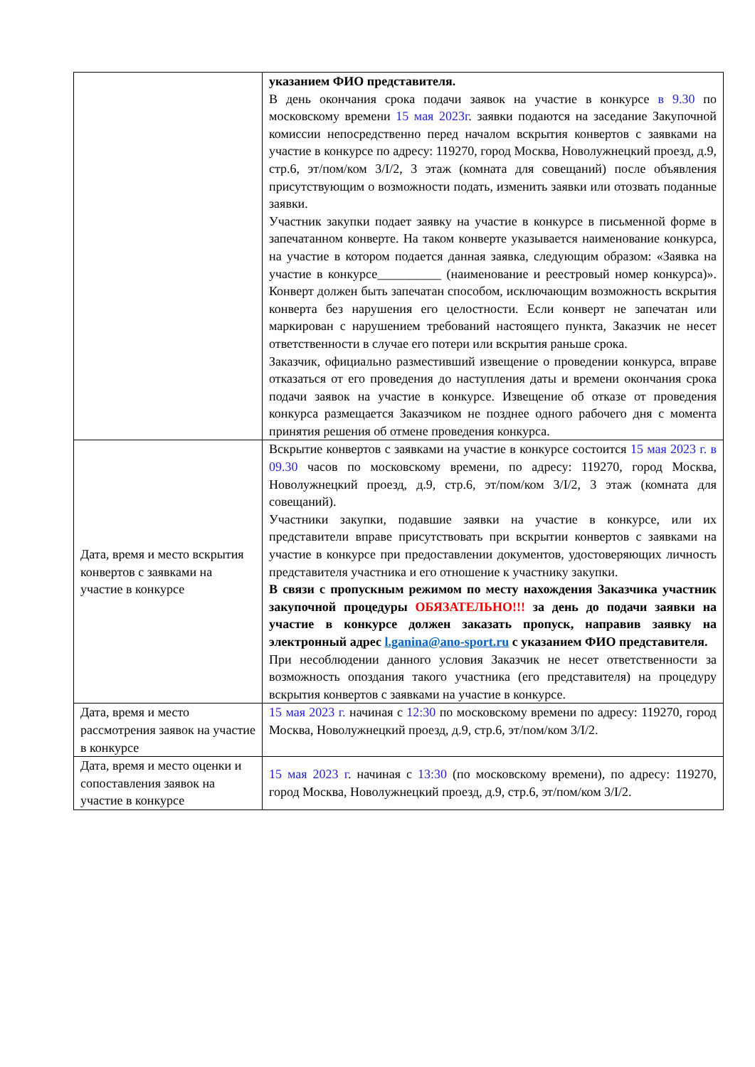| | указанием ФИО представителя. В день окончания срока подачи заявок на участие в конкурсе в 9.30 по московскому времени 15 мая 2023г . заявки подаются на заседание Закупочной комиссии непосредственно перед началом вскрытия конвертов с заявками на участие в конкурсе по адресу: 119270, город Москва, Новолужнецкий проезд, д.9, стр.6, эт/пом/ком 3/I/2, 3 этаж (комната для совещаний) после объявления присутствующим о возможности подать, изменить заявки или отозвать поданные заявки. Участник закупки подает заявку на участие в конкурсе в письменной форме в запечатанном конверте. На таком конверте указывается наименование конкурса, на участие в котором подается данная заявка, следующим образом: «Заявка на участие в конкурсе__________ (наименование и реестровый номер конкурса)». Конверт должен быть запечатан способом, исключающим возможность вскрытия конверта без нарушения его целостности. Если конверт не запечатан или маркирован с нарушением требований настоящего пункта, Заказчик не несет ответственности в случае его потери или вскрытия раньше срока. Заказчик, официально разместивший извещение о проведении конкурса, вправе отказаться от его проведения до наступления даты и времени окончания срока подачи заявок на участие в конкурсе. Извещение об отказе от проведения конкурса размещается Заказчиком не позднее одного рабочего дня с момента принятия решения об отмене проведения конкурса. |
| Дата, время и место вскрытия конвертов с заявками на участие в конкурсе | Вскрытие конвертов с заявками на участие в конкурсе состоится 15 мая 2023 г. в 09.30 часов по московскому времени, по адресу: 119270, город Москва, Новолужнецкий проезд, д.9, стр.6, эт/пом/ком 3/I/2, 3 этаж (комната для совещаний). Участники закупки, подавшие заявки на участие в конкурсе, или их представители вправе присутствовать при вскрытии конвертов с заявками на участие в конкурсе при предоставлении документов, удостоверяющих личность представителя участника и его отношение к участнику закупки. В связи с пропускным режимом по месту нахождения Заказчика участник закупочной процедуры ОБЯЗАТЕЛЬНО!!! за день до подачи заявки на участие в конкурсе должен заказать пропуск, направив заявку на электронный адрес l.ganina@ano-sport.ru с указанием ФИО представителя. При несоблюдении данного условия Заказчик не несет ответственности за возможность опоздания такого участника (его представителя) на процедуру вскрытия конвертов с заявками на участие в конкурсе. |
| Дата, время и место рассмотрения заявок на участие в конкурсе | 15 мая 2023 г. начиная с 12:30 по московскому времени по адресу: 119270, город Москва, Новолужнецкий проезд, д.9, стр.6, эт/пом/ком 3/I/2. |
| Дата, время и место оценки и сопоставления заявок на участие в конкурсе | 15 мая 2023 г . начиная с 13:30 (по московскому времени), по адресу: 119270, город Москва, Новолужнецкий проезд, д.9, стр.6, эт/пом/ком 3/I/2. |